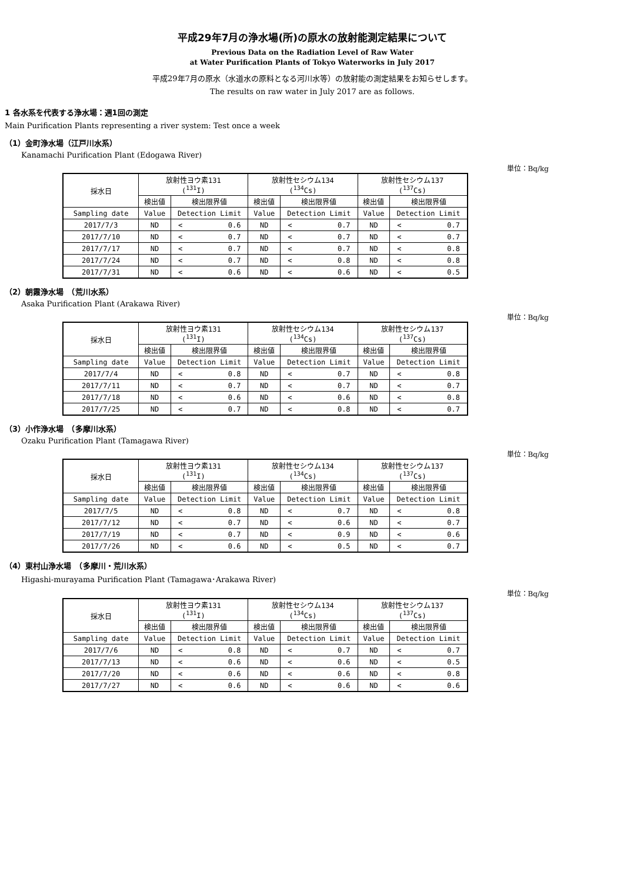平成29年7月の浄水場(所)の原水の放射能測定結果について
Previous Data on the Radiation Level of Raw Water
at Water Purification Plants of Tokyo Waterworks in July 2017
平成29年7月の原水（水道水の原料となる河川水等）の放射能の測定結果をお知らせします。
The results on raw water in July 2017 are as follows.
1 各水系を代表する浄水場：週1回の測定
Main Purification Plants representing a river system: Test once a week
（1）金町浄水場（江戸川水系）
Kanamachi Purification Plant (Edogawa River)
単位：Bq/kg
| 採水日 | 放射性ヨウ素131 (<sup>131</sup>I) | | | 放射性セシウム134 (<sup>134</sup>Cs) | | | 放射性セシウム137 (<sup>137</sup>Cs) | | |
| --- | --- | --- | --- | --- | --- | --- | --- | --- | --- |
| | 検出値 | 検出限界値 | | 検出値 | 検出限界値 | | 検出値 | 検出限界値 | |
| Sampling date | Value | Detection Limit | | Value | Detection Limit | | Value | Detection Limit | |
| 2017/7/3 | ND | < | 0.6 | ND | < | 0.7 | ND | < | 0.7 |
| 2017/7/10 | ND | < | 0.7 | ND | < | 0.7 | ND | < | 0.7 |
| 2017/7/17 | ND | < | 0.7 | ND | < | 0.7 | ND | < | 0.8 |
| 2017/7/24 | ND | < | 0.7 | ND | < | 0.8 | ND | < | 0.8 |
| 2017/7/31 | ND | < | 0.6 | ND | < | 0.6 | ND | < | 0.5 |
（2）朝霞浄水場　（荒川水系）
Asaka Purification Plant (Arakawa River)
単位：Bq/kg
| 採水日 | 放射性ヨウ素131 (<sup>131</sup>I) | | | 放射性セシウム134 (<sup>134</sup>Cs) | | | 放射性セシウム137 (<sup>137</sup>Cs) | | |
| --- | --- | --- | --- | --- | --- | --- | --- | --- | --- |
| | 検出値 | 検出限界値 | | 検出値 | 検出限界値 | | 検出値 | 検出限界値 | |
| Sampling date | Value | Detection Limit | | Value | Detection Limit | | Value | Detection Limit | |
| 2017/7/4 | ND | < | 0.8 | ND | < | 0.7 | ND | < | 0.8 |
| 2017/7/11 | ND | < | 0.7 | ND | < | 0.7 | ND | < | 0.7 |
| 2017/7/18 | ND | < | 0.6 | ND | < | 0.6 | ND | < | 0.8 |
| 2017/7/25 | ND | < | 0.7 | ND | < | 0.8 | ND | < | 0.7 |
（3）小作浄水場　（多摩川水系）
Ozaku Purification Plant (Tamagawa River)
単位：Bq/kg
| 採水日 | 放射性ヨウ素131 (<sup>131</sup>I) | | | 放射性セシウム134 (<sup>134</sup>Cs) | | | 放射性セシウム137 (<sup>137</sup>Cs) | | |
| --- | --- | --- | --- | --- | --- | --- | --- | --- | --- |
| | 検出値 | 検出限界値 | | 検出値 | 検出限界値 | | 検出値 | 検出限界値 | |
| Sampling date | Value | Detection Limit | | Value | Detection Limit | | Value | Detection Limit | |
| 2017/7/5 | ND | < | 0.8 | ND | < | 0.7 | ND | < | 0.8 |
| 2017/7/12 | ND | < | 0.7 | ND | < | 0.6 | ND | < | 0.7 |
| 2017/7/19 | ND | < | 0.7 | ND | < | 0.9 | ND | < | 0.6 |
| 2017/7/26 | ND | < | 0.6 | ND | < | 0.5 | ND | < | 0.7 |
（4）東村山浄水場　（多摩川・荒川水系）
Higashi-murayama Purification Plant (Tamagawa･Arakawa River)
単位：Bq/kg
| 採水日 | 放射性ヨウ素131 (<sup>131</sup>I) | | | 放射性セシウム134 (<sup>134</sup>Cs) | | | 放射性セシウム137 (<sup>137</sup>Cs) | | |
| --- | --- | --- | --- | --- | --- | --- | --- | --- | --- |
| | 検出値 | 検出限界値 | | 検出値 | 検出限界値 | | 検出値 | 検出限界値 | |
| Sampling date | Value | Detection Limit | | Value | Detection Limit | | Value | Detection Limit | |
| 2017/7/6 | ND | < | 0.8 | ND | < | 0.7 | ND | < | 0.7 |
| 2017/7/13 | ND | < | 0.6 | ND | < | 0.6 | ND | < | 0.5 |
| 2017/7/20 | ND | < | 0.6 | ND | < | 0.6 | ND | < | 0.8 |
| 2017/7/27 | ND | < | 0.6 | ND | < | 0.6 | ND | < | 0.6 |